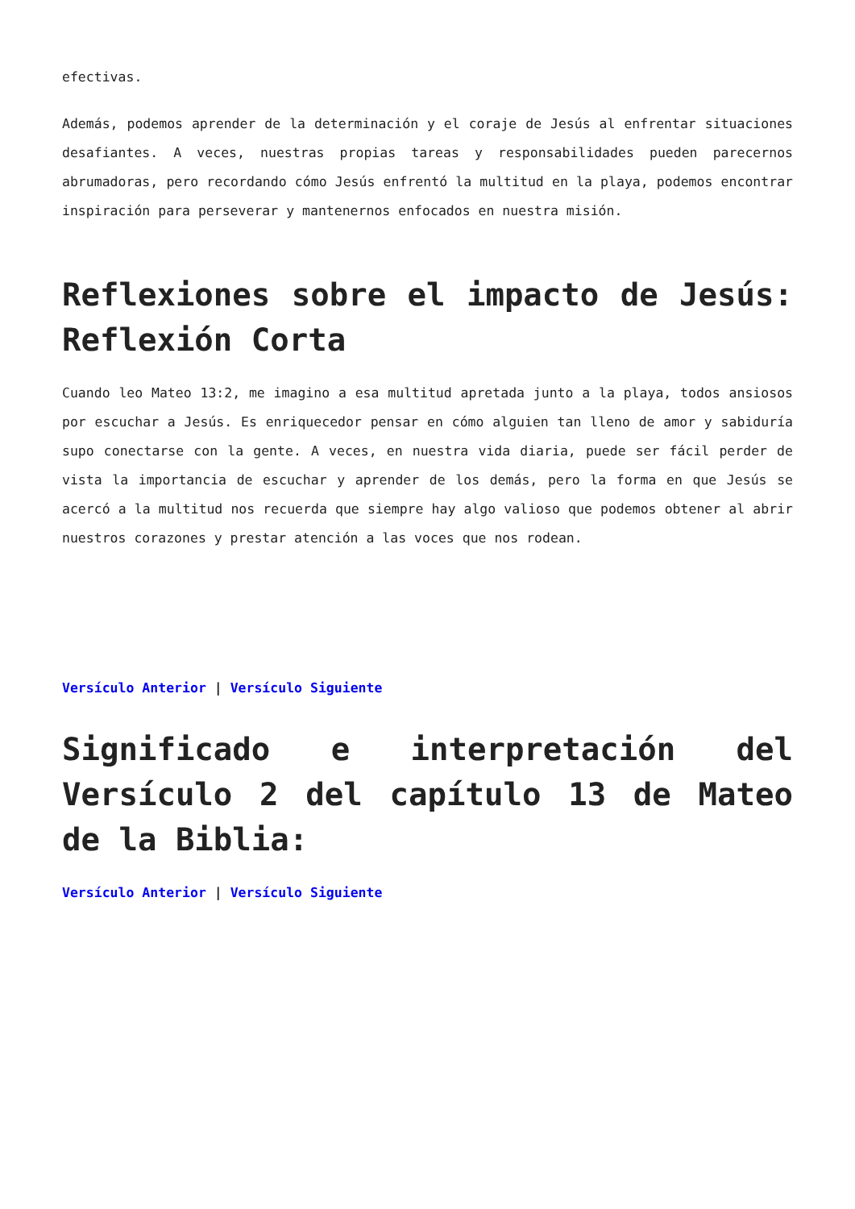efectivas.
Además, podemos aprender de la determinación y el coraje de Jesús al enfrentar situaciones desafiantes. A veces, nuestras propias tareas y responsabilidades pueden parecernos abrumadoras, pero recordando cómo Jesús enfrentó la multitud en la playa, podemos encontrar inspiración para perseverar y mantenernos enfocados en nuestra misión.
Reflexiones sobre el impacto de Jesús: Reflexión Corta
Cuando leo Mateo 13:2, me imagino a esa multitud apretada junto a la playa, todos ansiosos por escuchar a Jesús. Es enriquecedor pensar en cómo alguien tan lleno de amor y sabiduría supo conectarse con la gente. A veces, en nuestra vida diaria, puede ser fácil perder de vista la importancia de escuchar y aprender de los demás, pero la forma en que Jesús se acercó a la multitud nos recuerda que siempre hay algo valioso que podemos obtener al abrir nuestros corazones y prestar atención a las voces que nos rodean.
Versículo Anterior | Versículo Siguiente
Significado e interpretación del Versículo 2 del capítulo 13 de Mateo de la Biblia:
Versículo Anterior | Versículo Siguiente